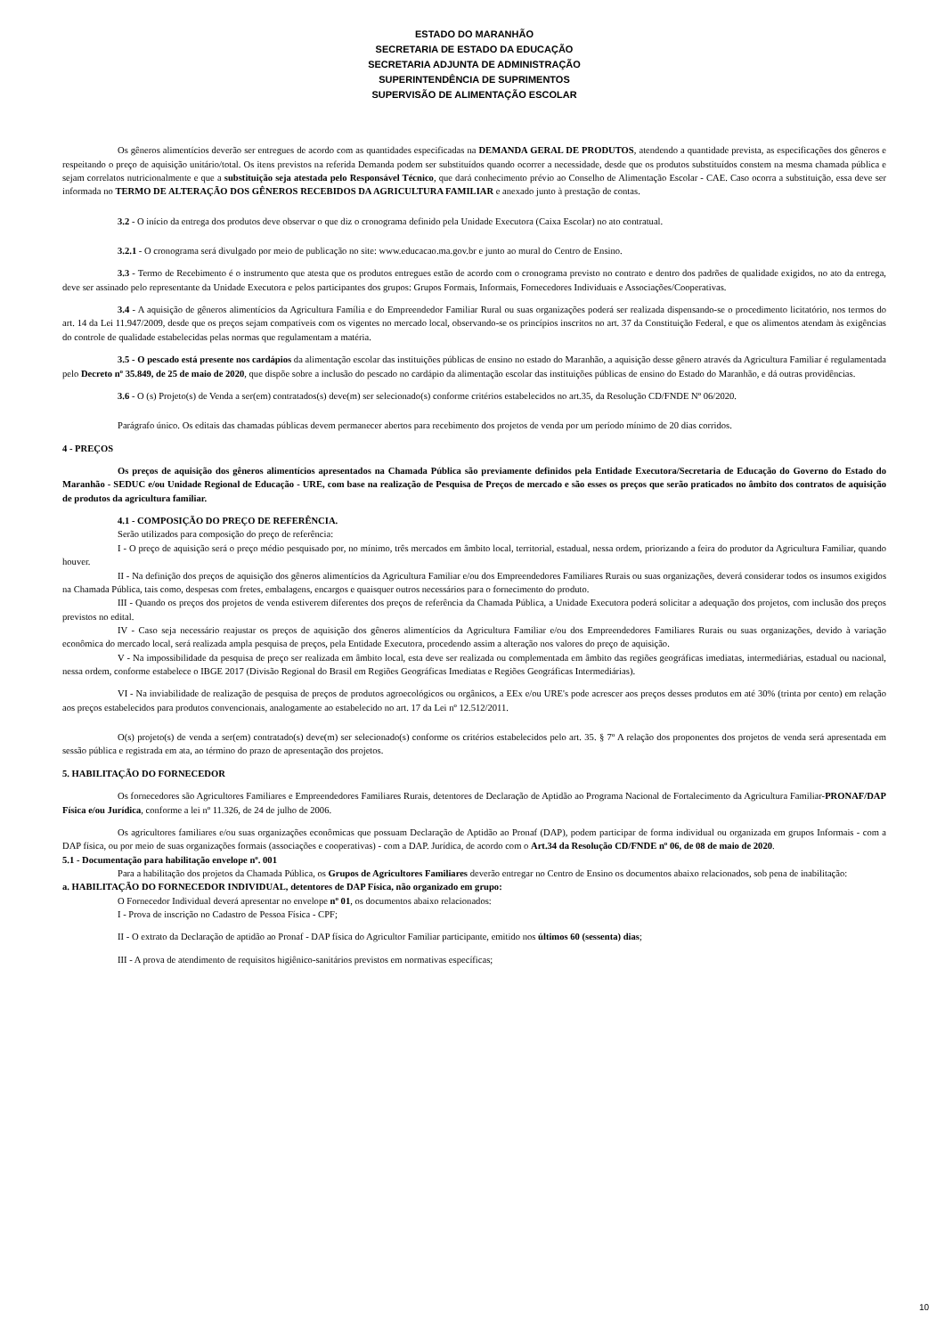ESTADO DO MARANHÃO
SECRETARIA DE ESTADO DA EDUCAÇÃO
SECRETARIA ADJUNTA DE ADMINISTRAÇÃO
SUPERINTENDÊNCIA DE SUPRIMENTOS
SUPERVISÃO DE ALIMENTAÇÃO ESCOLAR
Os gêneros alimentícios deverão ser entregues de acordo com as quantidades especificadas na DEMANDA GERAL DE PRODUTOS, atendendo a quantidade prevista, as especificações dos gêneros e respeitando o preço de aquisição unitário/total. Os itens previstos na referida Demanda podem ser substituídos quando ocorrer a necessidade, desde que os produtos substituídos constem na mesma chamada pública e sejam correlatos nutricionalmente e que a substituição seja atestada pelo Responsável Técnico, que dará conhecimento prévio ao Conselho de Alimentação Escolar - CAE. Caso ocorra a substituição, essa deve ser informada no TERMO DE ALTERAÇÃO DOS GÊNEROS RECEBIDOS DA AGRICULTURA FAMILIAR e anexado junto à prestação de contas.
3.2 - O início da entrega dos produtos deve observar o que diz o cronograma definido pela Unidade Executora (Caixa Escolar) no ato contratual.
3.2.1 - O cronograma será divulgado por meio de publicação no site: www.educacao.ma.gov.br e junto ao mural do Centro de Ensino.
3.3 - Termo de Recebimento é o instrumento que atesta que os produtos entregues estão de acordo com o cronograma previsto no contrato e dentro dos padrões de qualidade exigidos, no ato da entrega, deve ser assinado pelo representante da Unidade Executora e pelos participantes dos grupos: Grupos Formais, Informais, Fornecedores Individuais e Associações/Cooperativas.
3.4 - A aquisição de gêneros alimentícios da Agricultura Família e do Empreendedor Familiar Rural ou suas organizações poderá ser realizada dispensando-se o procedimento licitatório, nos termos do art. 14 da Lei 11.947/2009, desde que os preços sejam compatíveis com os vigentes no mercado local, observando-se os princípios inscritos no art. 37 da Constituição Federal, e que os alimentos atendam às exigências do controle de qualidade estabelecidas pelas normas que regulamentam a matéria.
3.5 - O pescado está presente nos cardápios da alimentação escolar das instituições públicas de ensino no estado do Maranhão, a aquisição desse gênero através da Agricultura Familiar é regulamentada pelo Decreto nº 35.849, de 25 de maio de 2020, que dispõe sobre a inclusão do pescado no cardápio da alimentação escolar das instituições públicas de ensino do Estado do Maranhão, e dá outras providências.
3.6 - O (s) Projeto(s) de Venda a ser(em) contratados(s) deve(m) ser selecionado(s) conforme critérios estabelecidos no art.35, da Resolução CD/FNDE Nº 06/2020.
Parágrafo único. Os editais das chamadas públicas devem permanecer abertos para recebimento dos projetos de venda por um período mínimo de 20 dias corridos.
4 - PREÇOS
Os preços de aquisição dos gêneros alimentícios apresentados na Chamada Pública são previamente definidos pela Entidade Executora/Secretaria de Educação do Governo do Estado do Maranhão - SEDUC e/ou Unidade Regional de Educação - URE, com base na realização de Pesquisa de Preços de mercado e são esses os preços que serão praticados no âmbito dos contratos de aquisição de produtos da agricultura familiar.
4.1 - COMPOSIÇÃO DO PREÇO DE REFERÊNCIA.
Serão utilizados para composição do preço de referência:
I - O preço de aquisição será o preço médio pesquisado por, no mínimo, três mercados em âmbito local, territorial, estadual, nessa ordem, priorizando a feira do produtor da Agricultura Familiar, quando houver.
II - Na definição dos preços de aquisição dos gêneros alimentícios da Agricultura Familiar e/ou dos Empreendedores Familiares Rurais ou suas organizações, deverá considerar todos os insumos exigidos na Chamada Pública, tais como, despesas com fretes, embalagens, encargos e quaisquer outros necessários para o fornecimento do produto.
III - Quando os preços dos projetos de venda estiverem diferentes dos preços de referência da Chamada Pública, a Unidade Executora poderá solicitar a adequação dos projetos, com inclusão dos preços previstos no edital.
IV - Caso seja necessário reajustar os preços de aquisição dos gêneros alimentícios da Agricultura Familiar e/ou dos Empreendedores Familiares Rurais ou suas organizações, devido à variação econômica do mercado local, será realizada ampla pesquisa de preços, pela Entidade Executora, procedendo assim a alteração nos valores do preço de aquisição.
V - Na impossibilidade da pesquisa de preço ser realizada em âmbito local, esta deve ser realizada ou complementada em âmbito das regiões geográficas imediatas, intermediárias, estadual ou nacional, nessa ordem, conforme estabelece o IBGE 2017 (Divisão Regional do Brasil em Regiões Geográficas Imediatas e Regiões Geográficas Intermediárias).
VI - Na inviabilidade de realização de pesquisa de preços de produtos agroecológicos ou orgânicos, a EEx e/ou URE's pode acrescer aos preços desses produtos em até 30% (trinta por cento) em relação aos preços estabelecidos para produtos convencionais, analogamente ao estabelecido no art. 17 da Lei nº 12.512/2011.
O(s) projeto(s) de venda a ser(em) contratado(s) deve(m) ser selecionado(s) conforme os critérios estabelecidos pelo art. 35. § 7º A relação dos proponentes dos projetos de venda será apresentada em sessão pública e registrada em ata, ao término do prazo de apresentação dos projetos.
5. HABILITAÇÃO DO FORNECEDOR
Os fornecedores são Agricultores Familiares e Empreendedores Familiares Rurais, detentores de Declaração de Aptidão ao Programa Nacional de Fortalecimento da Agricultura Familiar-PRONAF/DAP Física e/ou Jurídica, conforme a lei nº 11.326, de 24 de julho de 2006.
Os agricultores familiares e/ou suas organizações econômicas que possuam Declaração de Aptidão ao Pronaf (DAP), podem participar de forma individual ou organizada em grupos Informais - com a DAP física, ou por meio de suas organizações formais (associações e cooperativas) - com a DAP. Jurídica, de acordo com o Art.34 da Resolução CD/FNDE nº 06, de 08 de maio de 2020.
5.1 - Documentação para habilitação envelope nº. 001
Para a habilitação dos projetos da Chamada Pública, os Grupos de Agricultores Familiares deverão entregar no Centro de Ensino os documentos abaixo relacionados, sob pena de inabilitação:
a. HABILITAÇÃO DO FORNECEDOR INDIVIDUAL, detentores de DAP Física, não organizado em grupo:
O Fornecedor Individual deverá apresentar no envelope nº 01, os documentos abaixo relacionados:
I - Prova de inscrição no Cadastro de Pessoa Física - CPF;
II - O extrato da Declaração de aptidão ao Pronaf - DAP física do Agricultor Familiar participante, emitido nos últimos 60 (sessenta) dias;
III - A prova de atendimento de requisitos higiênico-sanitários previstos em normativas específicas;
10